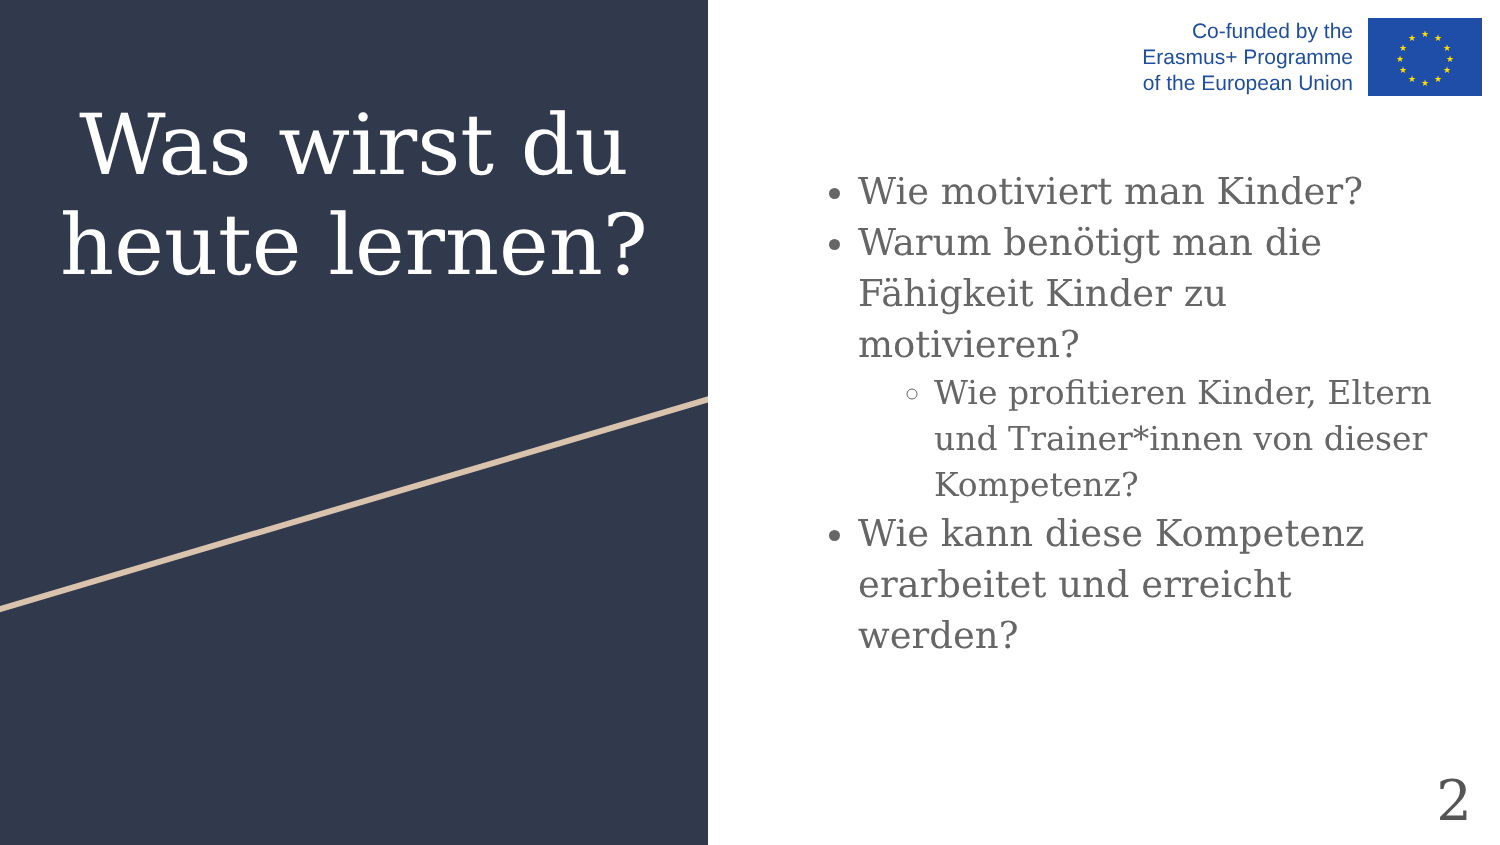Was wirst du heute lernen?
Co-funded by the
Erasmus+ Programme
of the European Union
★
★
★
★
★
★
★
★
★
★
★
★
Wie motiviert man Kinder?
Warum benötigt man die Fähigkeit Kinder zu motivieren?
Wie profitieren Kinder, Eltern und Trainer*innen von dieser Kompetenz?
Wie kann diese Kompetenz erarbeitet und erreicht werden?
2